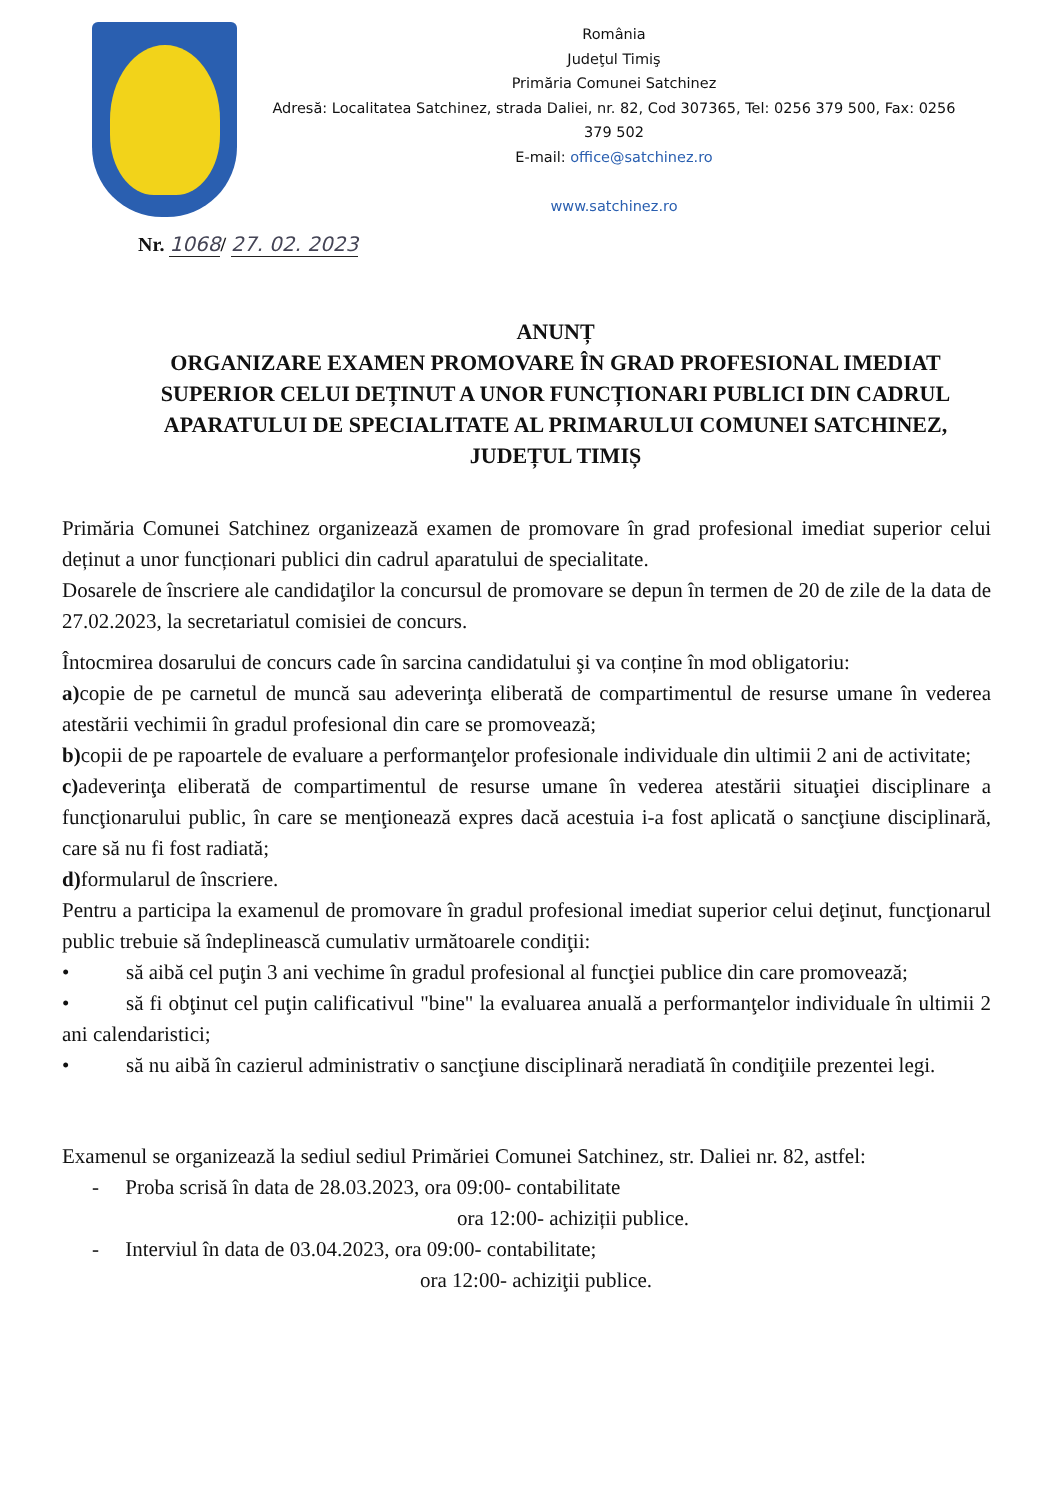România
Judeţul Timiş
Primăria Comunei Satchinez
Adresă: Localitatea Satchinez, strada Daliei, nr. 82, Cod 307365, Tel: 0256 379 500, Fax: 0256 379 502
E-mail: office@satchinez.ro
www.satchinez.ro
Nr. 1068/ 27. 02. 2023
ANUNȚ
ORGANIZARE EXAMEN PROMOVARE ÎN GRAD PROFESIONAL IMEDIAT SUPERIOR CELUI DEȚINUT A UNOR FUNCȚIONARI PUBLICI DIN CADRUL APARATULUI DE SPECIALITATE AL PRIMARULUI COMUNEI SATCHINEZ, JUDEȚUL TIMIȘ
Primăria Comunei Satchinez organizează examen de promovare în grad profesional imediat superior celui deținut a unor funcționari publici din cadrul aparatului de specialitate.
Dosarele de înscriere ale candidaţilor la concursul de promovare se depun în termen de 20 de zile de la data de 27.02.2023, la secretariatul comisiei de concurs.
Întocmirea dosarului de concurs cade în sarcina candidatului şi va conține în mod obligatoriu:
a) copie de pe carnetul de muncă sau adeverinţa eliberată de compartimentul de resurse umane în vederea atestării vechimii în gradul profesional din care se promovează;
b) copii de pe rapoartele de evaluare a performanţelor profesionale individuale din ultimii 2 ani de activitate;
c) adeverinţa eliberată de compartimentul de resurse umane în vederea atestării situaţiei disciplinare a funcţionarului public, în care se menţionează expres dacă acestuia i-a fost aplicată o sancţiune disciplinară, care să nu fi fost radiată;
d) formularul de înscriere.
Pentru a participa la examenul de promovare în gradul profesional imediat superior celui deţinut, funcţionarul public trebuie să îndeplinească cumulativ următoarele condiţii:
• să aibă cel puţin 3 ani vechime în gradul profesional al funcţiei publice din care promovează;
• să fi obţinut cel puţin calificativul "bine" la evaluarea anuală a performanţelor individuale în ultimii 2 ani calendaristici;
• să nu aibă în cazierul administrativ o sancţiune disciplinară neradiată în condiţiile prezentei legi.
Examenul se organizează la sediul sediul Primăriei Comunei Satchinez, str. Daliei nr. 82, astfel:
- Proba scrisă în data de 28.03.2023, ora 09:00- contabilitate
ora 12:00- achiziții publice.
- Interviul în data de 03.04.2023, ora 09:00- contabilitate;
ora 12:00- achiziţii publice.